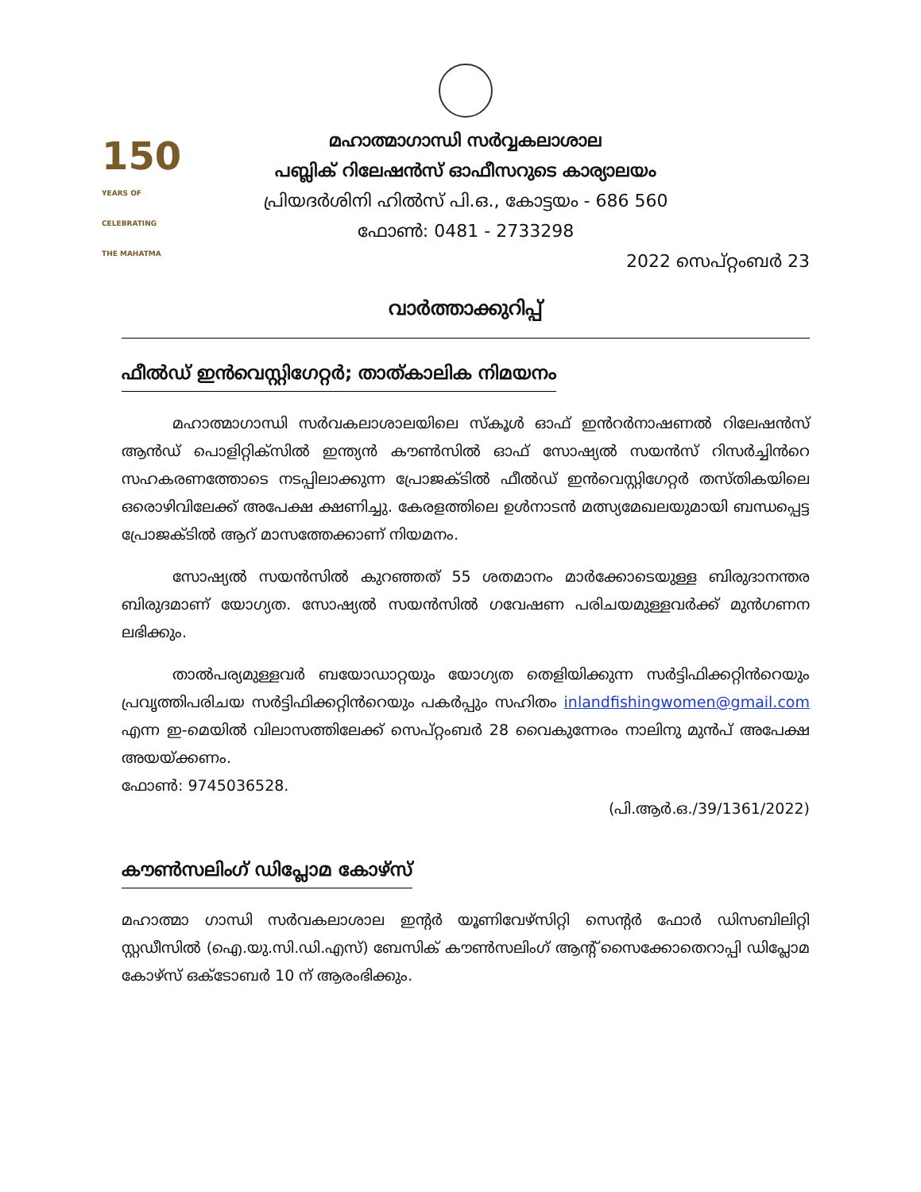150
YEARS OF
CELEBRATING
THE MAHATMA
മഹാത്മാഗാന്ധി സർവ്വകലാശാല
പബ്ലിക് റിലേഷൻസ് ഓഫീസറുടെ കാര്യാലയം
പ്രിയദർശിനി ഹിൽസ് പി.ഒ., കോട്ടയം - 686 560
ഫോൺ: 0481 - 2733298
2022 സെപ്റ്റംബർ 23
വാർത്താക്കുറിപ്പ്
ഫീൽഡ് ഇൻവെസ്റ്റിഗേറ്റർ; താത്കാലിക നിമയനം
മഹാത്മാഗാന്ധി സർവകലാശാലയിലെ സ്‌കൂൾ ഓഫ് ഇൻറർനാഷണൽ റിലേഷൻസ് ആൻഡ് പൊളിറ്റിക്സിൽ ഇന്ത്യൻ കൗൺസിൽ ഓഫ് സോഷ്യൽ സയൻസ് റിസർച്ചിൻറെ സഹകരണത്തോടെ നടപ്പിലാക്കുന്ന പ്രോജക്ടിൽ ഫീൽഡ് ഇൻവെസ്റ്റിഗേറ്റർ തസ്തികയിലെ ഒരൊഴിവിലേക്ക് അപേക്ഷ ക്ഷണിച്ചു. കേരളത്തിലെ ഉൾനാടൻ മത്സ്യമേഖലയുമായി ബന്ധപ്പെട്ട പ്രോജക്ടിൽ ആറ് മാസത്തേക്കാണ് നിയമനം.
സോഷ്യൽ സയൻസിൽ കുറഞ്ഞത് 55 ശതമാനം മാർക്കോടെയുള്ള ബിരുദാനന്തര ബിരുദമാണ് യോഗ്യത. സോഷ്യൽ സയൻസിൽ ഗവേഷണ പരിചയമുള്ളവർക്ക് മുൻഗണന ലഭിക്കും.
താൽപര്യമുള്ളവർ ബയോഡാറ്റയും യോഗ്യത തെളിയിക്കുന്ന സർട്ടിഫിക്കറ്റിൻറെയും പ്രവൃത്തിപരിചയ സർട്ടിഫിക്കറ്റിൻറെയും പകർപ്പും സഹിതം inlandfishingwomen@gmail.com എന്ന ഇ-മെയിൽ വിലാസത്തിലേക്ക് സെപ്റ്റംബർ 28 വൈകുന്നേരം നാലിനു മുൻപ് അപേക്ഷ അയയ്ക്കണം.
ഫോൺ: 9745036528.
(പി.ആർ.ഒ./39/1361/2022)
കൗൺസലിംഗ് ഡിപ്ലോമ കോഴ്സ്
മഹാത്മാ ഗാന്ധി സർവകലാശാല ഇന്റർ യൂണിവേഴ്സിറ്റി സെന്റർ ഫോർ ഡിസബിലിറ്റി സ്റ്റഡീസിൽ (ഐ.യു.സി.ഡി.എസ്) ബേസിക് കൗൺസലിംഗ് ആന്റ് സൈക്കോതെറാപ്പി ഡിപ്ലോമ കോഴ്സ് ഒക്ടോബർ 10 ന് ആരംഭിക്കും.